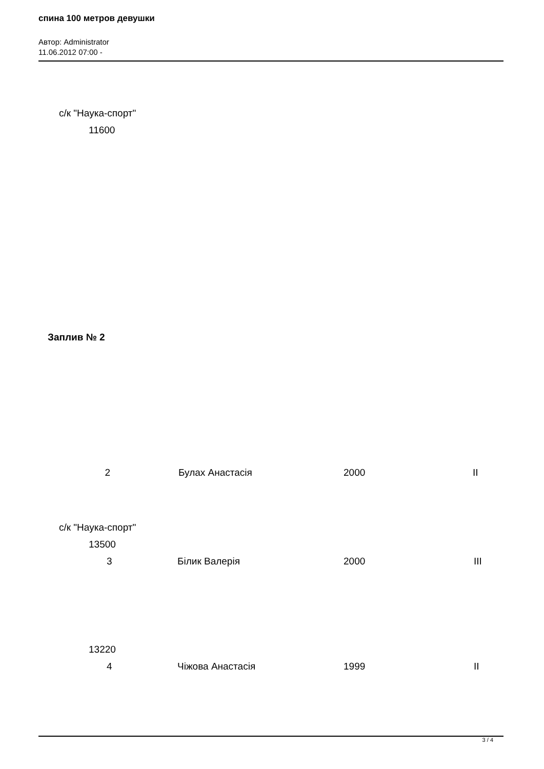спина 100 метров девушки
Автор: Administrator
11.06.2012 07:00 -
с/к "Наука-спорт"
11600
Заплив № 2
| 2 | | Булах Анастасія | 2000 | II |
с/к "Наука-спорт"
13500
3 Білик Валерія 2000 III
13220
4 Чіжова Анастасія 1999 II
3 / 4